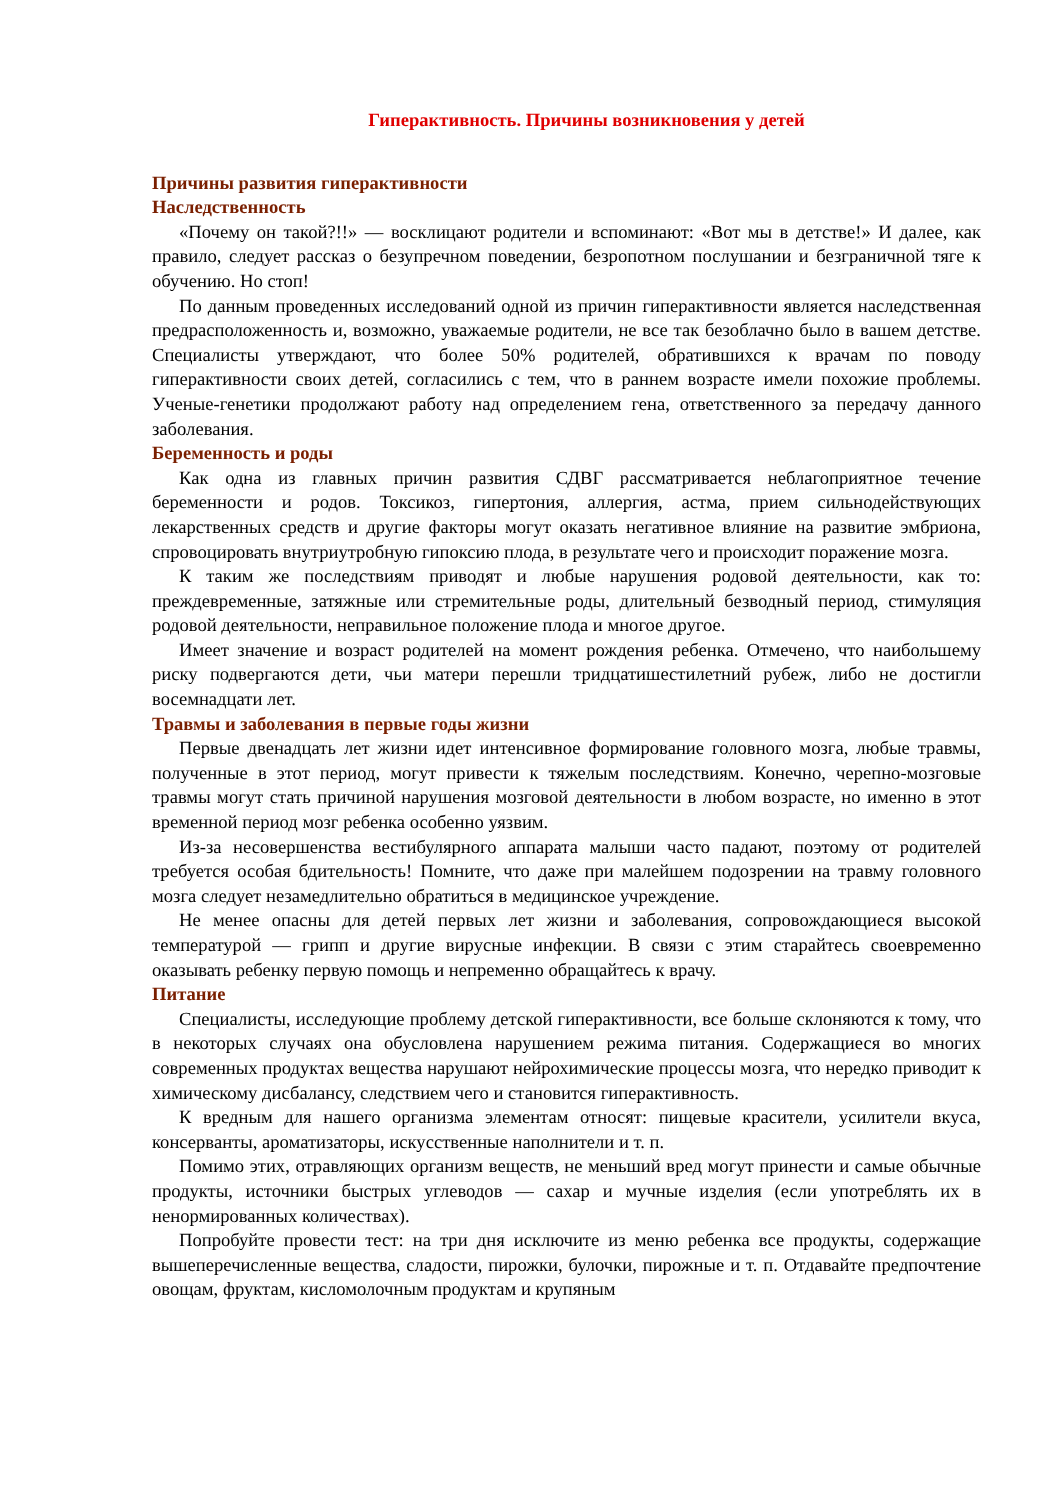Гиперактивность. Причины возникновения у детей
Причины развития гиперактивности
Наследственность
«Почему он такой?!!» — восклицают родители и вспоминают: «Вот мы в детстве!» И далее, как правило, следует рассказ о безупречном поведении, безропотном послушании и безграничной тяге к обучению. Но стоп!
По данным проведенных исследований одной из причин гиперактивности является наследственная предрасположенность и, возможно, уважаемые родители, не все так безоблачно было в вашем детстве. Специалисты утверждают, что более 50% родителей, обратившихся к врачам по поводу гиперактивности своих детей, согласились с тем, что в раннем возрасте имели похожие проблемы. Ученые-генетики продолжают работу над определением гена, ответственного за передачу данного заболевания.
Беременность и роды
Как одна из главных причин развития СДВГ рассматривается неблагоприятное течение беременности и родов. Токсикоз, гипертония, аллергия, астма, прием сильнодействующих лекарственных средств и другие факторы могут оказать негативное влияние на развитие эмбриона, спровоцировать внутриутробную гипоксию плода, в результате чего и происходит поражение мозга.
К таким же последствиям приводят и любые нарушения родовой деятельности, как то: преждевременные, затяжные или стремительные роды, длительный безводный период, стимуляция родовой деятельности, неправильное положение плода и многое другое.
Имеет значение и возраст родителей на момент рождения ребенка. Отмечено, что наибольшему риску подвергаются дети, чьи матери перешли тридцатишестилетний рубеж, либо не достигли восемнадцати лет.
Травмы и заболевания в первые годы жизни
Первые двенадцать лет жизни идет интенсивное формирование головного мозга, любые травмы, полученные в этот период, могут привести к тяжелым последствиям. Конечно, черепно-мозговые травмы могут стать причиной нарушения мозговой деятельности в любом возрасте, но именно в этот временной период мозг ребенка особенно уязвим.
Из-за несовершенства вестибулярного аппарата малыши часто падают, поэтому от родителей требуется особая бдительность! Помните, что даже при малейшем подозрении на травму головного мозга следует незамедлительно обратиться в медицинское учреждение.
Не менее опасны для детей первых лет жизни и заболевания, сопровождающиеся высокой температурой — грипп и другие вирусные инфекции. В связи с этим старайтесь своевременно оказывать ребенку первую помощь и непременно обращайтесь к врачу.
Питание
Специалисты, исследующие проблему детской гиперактивности, все больше склоняются к тому, что в некоторых случаях она обусловлена нарушением режима питания. Содержащиеся во многих современных продуктах вещества нарушают нейрохимические процессы мозга, что нередко приводит к химическому дисбалансу, следствием чего и становится гиперактивность.
К вредным для нашего организма элементам относят: пищевые красители, усилители вкуса, консерванты, ароматизаторы, искусственные наполнители и т. п.
Помимо этих, отравляющих организм веществ, не меньший вред могут принести и самые обычные продукты, источники быстрых углеводов — сахар и мучные изделия (если употреблять их в ненормированных количествах).
Попробуйте провести тест: на три дня исключите из меню ребенка все продукты, содержащие вышеперечисленные вещества, сладости, пирожки, булочки, пирожные и т. п. Отдавайте предпочтение овощам, фруктам, кисломолочным продуктам и крупяным